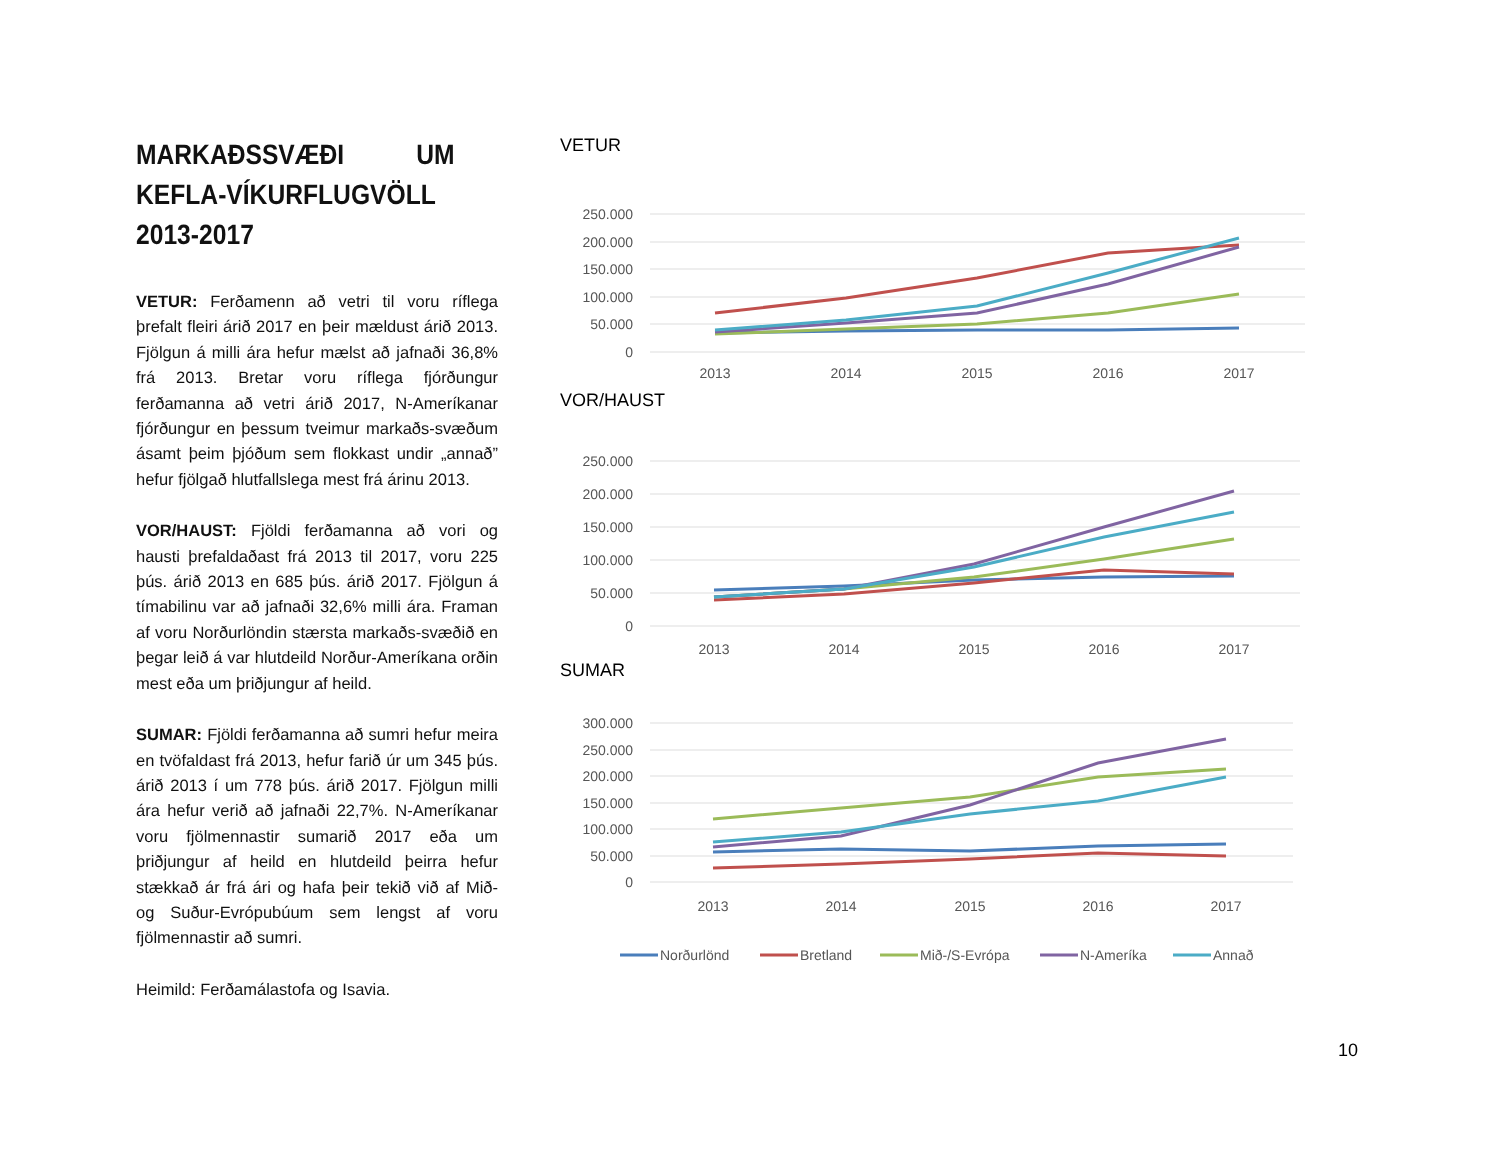MARKAÐSSVÆÐI UM KEFLA-VÍKURFLUGVÖLL 2013-2017
VETUR: Ferðamenn að vetri til voru ríflega þrefalt fleiri árið 2017 en þeir mældust árið 2013. Fjölgun á milli ára hefur mælst að jafnaði 36,8% frá 2013. Bretar voru ríflega fjórðungur ferðamanna að vetri árið 2017, N-Ameríkanar fjórðungur en þessum tveimur markaðs-svæðum ásamt þeim þjóðum sem flokkast undir „annað” hefur fjölgað hlutfallslega mest frá árinu 2013.
VOR/HAUST: Fjöldi ferðamanna að vori og hausti þrefaldaðast frá 2013 til 2017, voru 225 þús. árið 2013 en 685 þús. árið 2017. Fjölgun á tímabilinu var að jafnaði 32,6% milli ára. Framan af voru Norðurlöndin stærsta markaðs-svæðið en þegar leið á var hlutdeild Norður-Ameríkana orðin mest eða um þriðjungur af heild.
SUMAR: Fjöldi ferðamanna að sumri hefur meira en tvöfaldast frá 2013, hefur farið úr um 345 þús. árið 2013 í um 778 þús. árið 2017. Fjölgun milli ára hefur verið að jafnaði 22,7%. N-Ameríkanar voru fjölmennastir sumarið 2017 eða um þriðjungur af heild en hlutdeild þeirra hefur stækkað ár frá ári og hafa þeir tekið við af Mið- og Suður-Evrópubúum sem lengst af voru fjölmennastir að sumri.
Heimild: Ferðamálastofa og Isavia.
VETUR
250.000
200.000
150.000
100.000
50.000
0
2013
2014
2015
2016
2017
VOR/HAUST
250.000
200.000
150.000
100.000
50.000
0
2013
2014
2015
2016
2017
SUMAR
300.000
250.000
200.000
150.000
100.000
50.000
0
2013
2014
2015
2016
2017
Norðurlönd
Bretland
Mið-/S-Evrópa
N-Ameríka
Annað
10